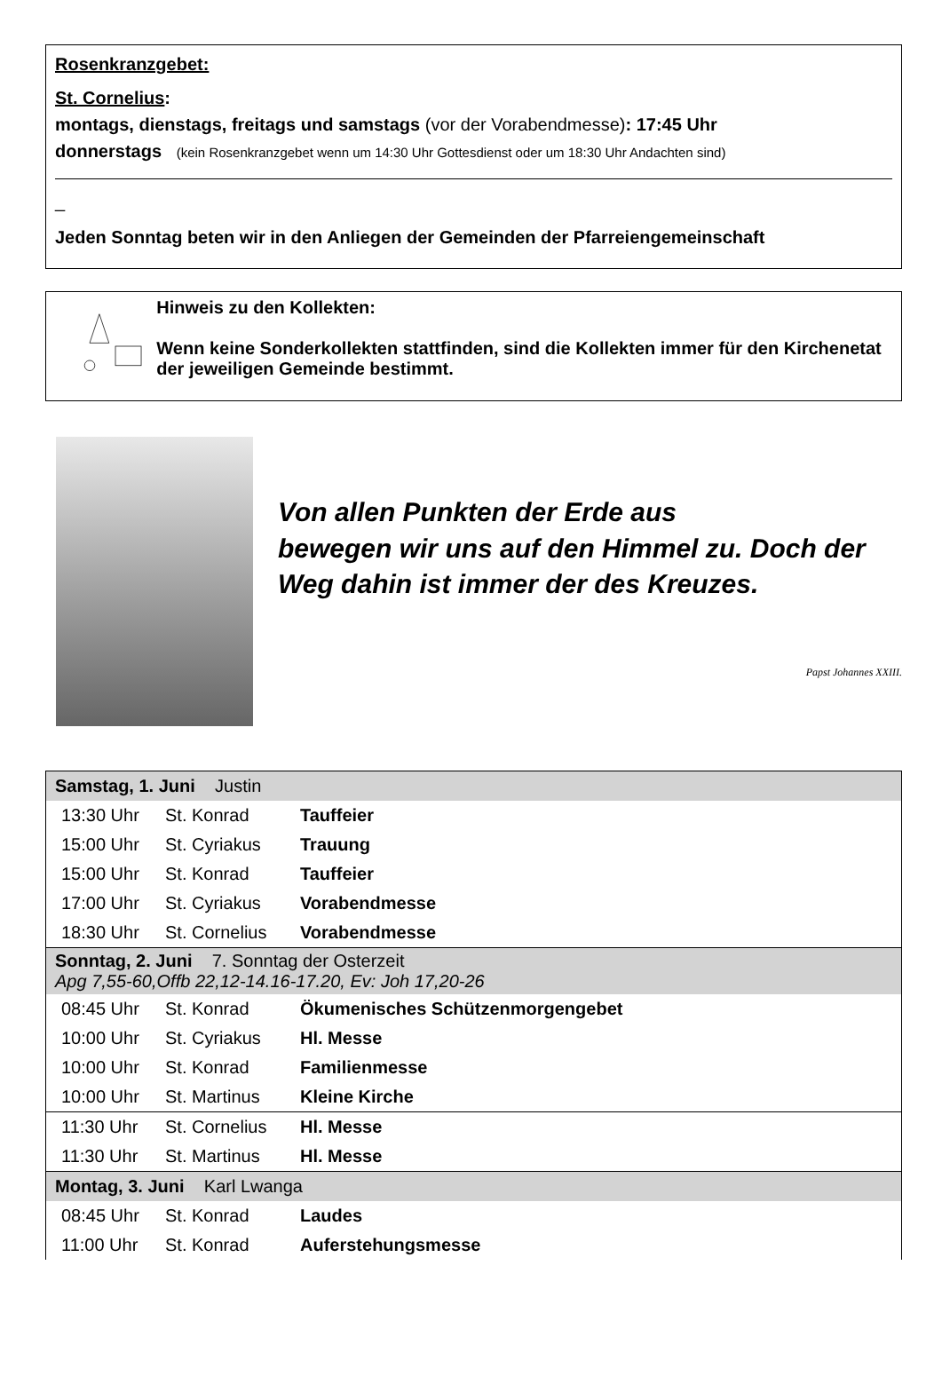Rosenkranzgebet:
St. Cornelius:
montags, dienstags, freitags und samstags (vor der Vorabendmesse): 17:45 Uhr
donnerstags (kein Rosenkranzgebet wenn um 14:30 Uhr Gottesdienst oder um 18:30 Uhr Andachten sind)
_
Jeden Sonntag beten wir in den Anliegen der Gemeinden der Pfarreiengemeinschaft
Hinweis zu den Kollekten:
Wenn keine Sonderkollekten stattfinden, sind die Kollekten immer für den Kirchenetat der jeweiligen Gemeinde bestimmt.
Von allen Punkten der Erde aus
bewegen wir uns auf den Himmel zu. Doch der Weg dahin ist immer der des Kreuzes.
Papst Johannes XXIII.
| Samstag, 1. Juni Justin | | |
| 13:30 Uhr | St. Konrad | Tauffeier |
| 15:00 Uhr | St. Cyriakus | Trauung |
| 15:00 Uhr | St. Konrad | Tauffeier |
| 17:00 Uhr | St. Cyriakus | Vorabendmesse |
| 18:30 Uhr | St. Cornelius | Vorabendmesse |
| Sonntag, 2. Juni 7. Sonntag der Osterzeit Apg 7,55-60,Offb 22,12-14.16-17.20, Ev: Joh 17,20-26 | | |
| 08:45 Uhr | St. Konrad | Ökumenisches Schützenmorgengebet |
| 10:00 Uhr | St. Cyriakus | Hl. Messe |
| 10:00 Uhr | St. Konrad | Familienmesse |
| 10:00 Uhr | St. Martinus | Kleine Kirche |
| 11:30 Uhr | St. Cornelius | Hl. Messe |
| 11:30 Uhr | St. Martinus | Hl. Messe |
| Montag, 3. Juni Karl Lwanga | | |
| 08:45 Uhr | St. Konrad | Laudes |
| 11:00 Uhr | St. Konrad | Auferstehungsmesse |